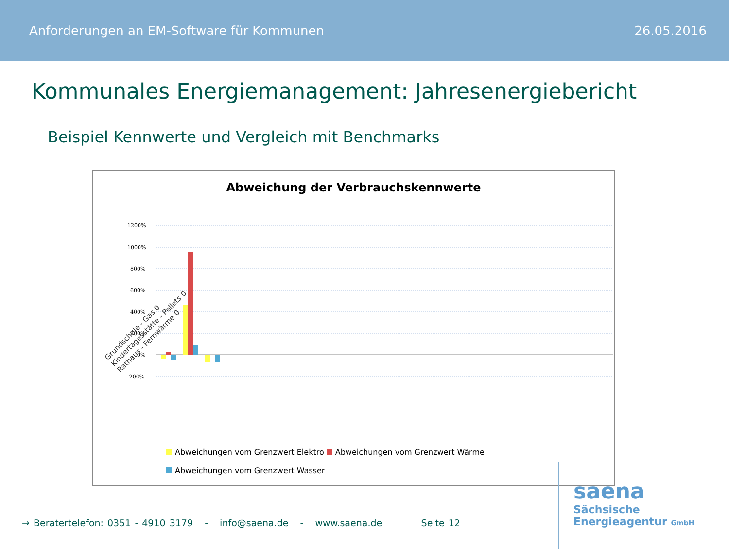Anforderungen an EM-Software für Kommunen 26.05.2016
Kommunales Energiemanagement: Jahresenergiebericht
Beispiel Kennwerte und Vergleich mit Benchmarks
Abweichung der Verbrauchskennwerte
1200%
1000%
800%
600%
400%
200%
0%
-200%
Grundschule - Gas 0
Kindertagesstätte - Pellets 0
Rathaus - Fernwärme 0
Abweichungen vom Grenzwert Elektro Abweichungen vom Grenzwert Wärme
Abweichungen vom Grenzwert Wasser
→ Beratertelefon: 0351 - 4910 3179 - info@saena.de - www.saena.de Seite 12
saena
Sächsische
Energieagentur GmbH